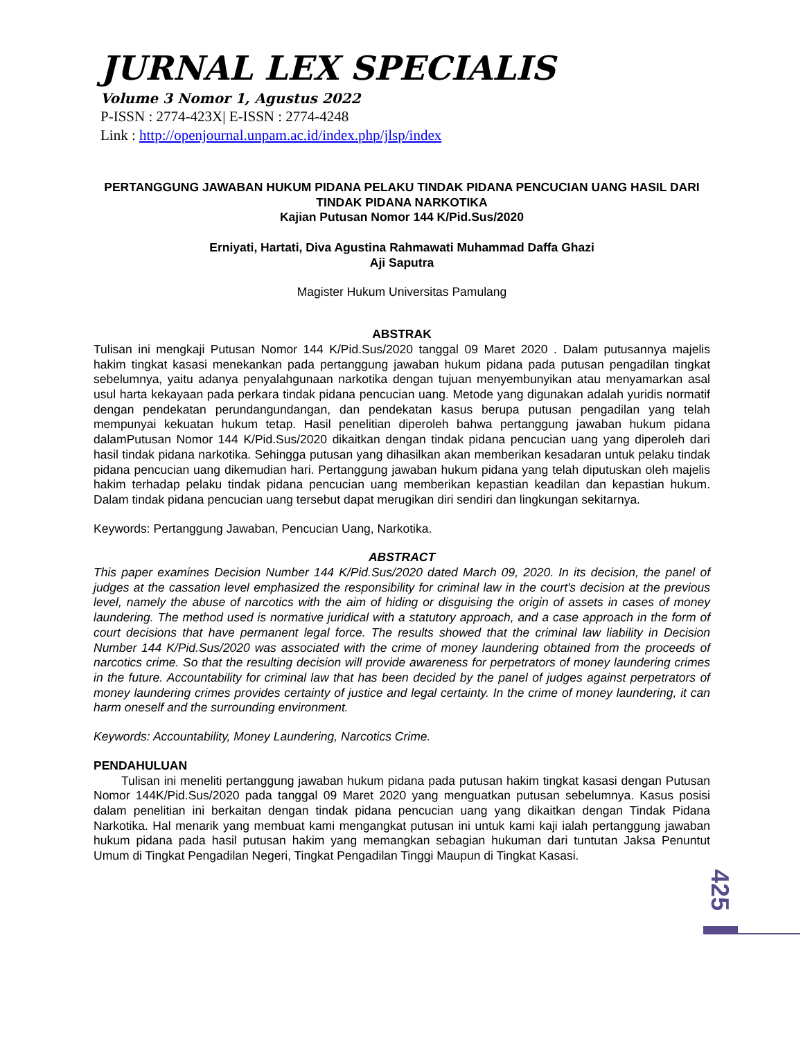JURNAL LEX SPECIALIS
Volume 3 Nomor 1, Agustus 2022
P-ISSN : 2774-423X| E-ISSN : 2774-4248
Link : http://openjournal.unpam.ac.id/index.php/jlsp/index
PERTANGGUNG JAWABAN HUKUM PIDANA PELAKU TINDAK PIDANA PENCUCIAN UANG HASIL DARI TINDAK PIDANA NARKOTIKA
Kajian Putusan Nomor 144 K/Pid.Sus/2020
Erniyati, Hartati, Diva Agustina Rahmawati Muhammad Daffa Ghazi
Aji Saputra
Magister Hukum Universitas Pamulang
ABSTRAK
Tulisan ini mengkaji Putusan Nomor 144 K/Pid.Sus/2020 tanggal 09 Maret 2020 . Dalam putusannya majelis hakim tingkat kasasi menekankan pada pertanggung jawaban hukum pidana pada putusan pengadilan tingkat sebelumnya, yaitu adanya penyalahgunaan narkotika dengan tujuan menyembunyikan atau menyamarkan asal usul harta kekayaan pada perkara tindak pidana pencucian uang. Metode yang digunakan adalah yuridis normatif dengan pendekatan perundangundangan, dan pendekatan kasus berupa putusan pengadilan yang telah mempunyai kekuatan hukum tetap. Hasil penelitian diperoleh bahwa pertanggung jawaban hukum pidana dalamPutusan Nomor 144 K/Pid.Sus/2020 dikaitkan dengan tindak pidana pencucian uang yang diperoleh dari hasil tindak pidana narkotika. Sehingga putusan yang dihasilkan akan memberikan kesadaran untuk pelaku tindak pidana pencucian uang dikemudian hari. Pertanggung jawaban hukum pidana yang telah diputuskan oleh majelis hakim terhadap pelaku tindak pidana pencucian uang memberikan kepastian keadilan dan kepastian hukum. Dalam tindak pidana pencucian uang tersebut dapat merugikan diri sendiri dan lingkungan sekitarnya.
Keywords: Pertanggung Jawaban, Pencucian Uang, Narkotika.
ABSTRACT
This paper examines Decision Number 144 K/Pid.Sus/2020 dated March 09, 2020. In its decision, the panel of judges at the cassation level emphasized the responsibility for criminal law in the court's decision at the previous level, namely the abuse of narcotics with the aim of hiding or disguising the origin of assets in cases of money laundering. The method used is normative juridical with a statutory approach, and a case approach in the form of court decisions that have permanent legal force. The results showed that the criminal law liability in Decision Number 144 K/Pid.Sus/2020 was associated with the crime of money laundering obtained from the proceeds of narcotics crime. So that the resulting decision will provide awareness for perpetrators of money laundering crimes in the future. Accountability for criminal law that has been decided by the panel of judges against perpetrators of money laundering crimes provides certainty of justice and legal certainty. In the crime of money laundering, it can harm oneself and the surrounding environment.
Keywords: Accountability, Money Laundering, Narcotics Crime.
PENDAHULUAN
Tulisan ini meneliti pertanggung jawaban hukum pidana pada putusan hakim tingkat kasasi dengan Putusan Nomor 144K/Pid.Sus/2020 pada tanggal 09 Maret 2020 yang menguatkan putusan sebelumnya. Kasus posisi dalam penelitian ini berkaitan dengan tindak pidana pencucian uang yang dikaitkan dengan Tindak Pidana Narkotika. Hal menarik yang membuat kami mengangkat putusan ini untuk kami kaji ialah pertanggung jawaban hukum pidana pada hasil putusan hakim yang memangkan sebagian hukuman dari tuntutan Jaksa Penuntut Umum di Tingkat Pengadilan Negeri, Tingkat Pengadilan Tinggi Maupun di Tingkat Kasasi.
425